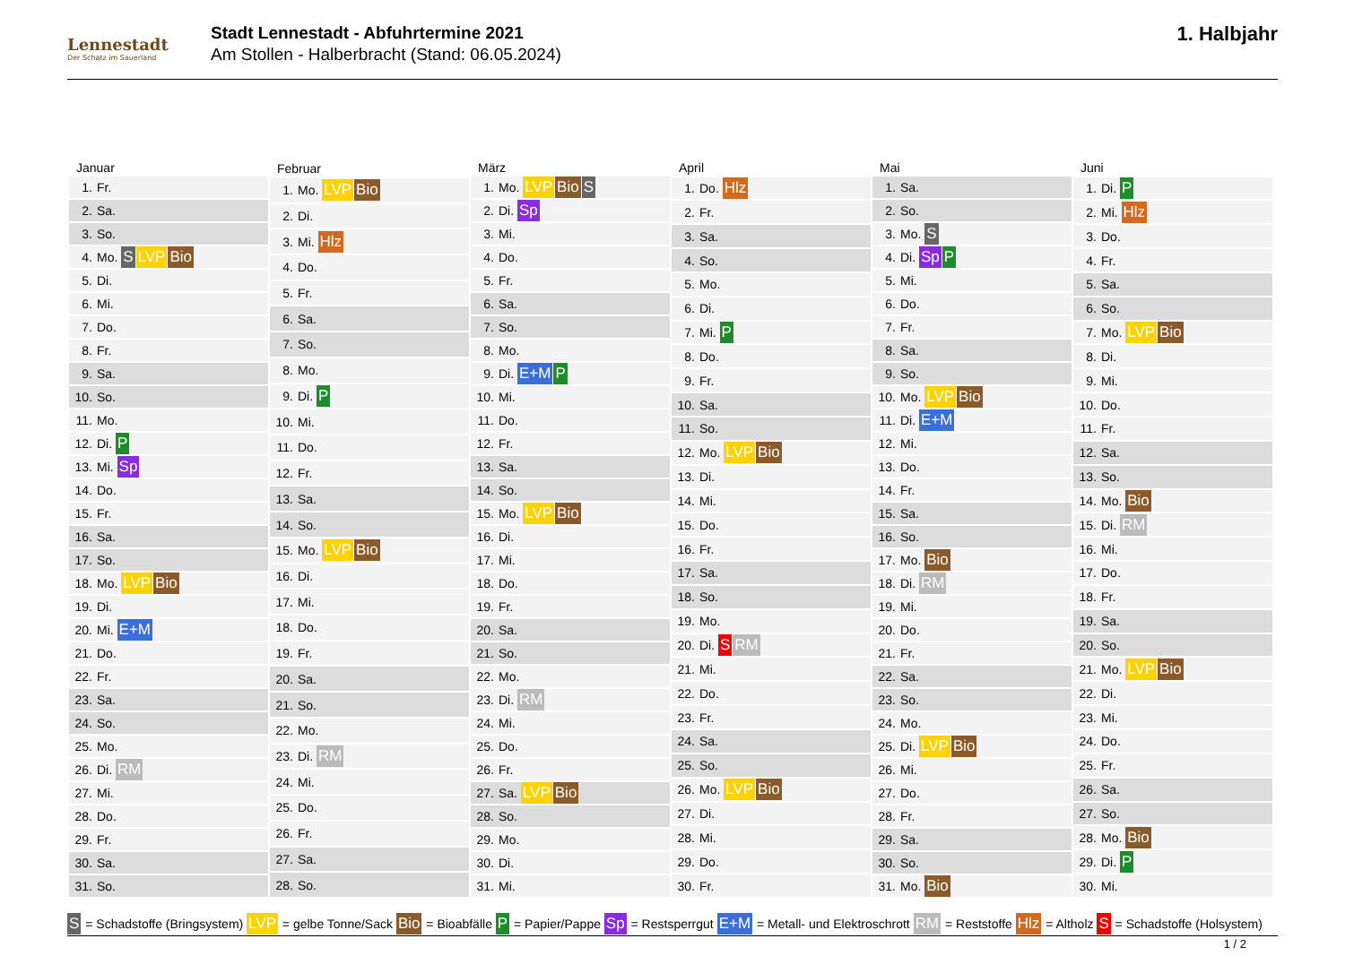Lennestadt
Der Schatz im Sauerland
Stadt Lennestadt - Abfuhrtermine 2021
Am Stollen - Halberbracht (Stand: 06.05.2024)
1. Halbjahr
| Januar | |
| --- | --- |
| 1. | Fr. |
| 2. | Sa. |
| 3. | So. |
| 4. | Mo. S LVP Bio |
| 5. | Di. |
| 6. | Mi. |
| 7. | Do. |
| 8. | Fr. |
| 9. | Sa. |
| 10. | So. |
| 11. | Mo. |
| 12. | Di. P |
| 13. | Mi. Sp |
| 14. | Do. |
| 15. | Fr. |
| 16. | Sa. |
| 17. | So. |
| 18. | Mo. LVP Bio |
| 19. | Di. |
| 20. | Mi. E+M |
| 21. | Do. |
| 22. | Fr. |
| 23. | Sa. |
| 24. | So. |
| 25. | Mo. |
| 26. | Di. RM |
| 27. | Mi. |
| 28. | Do. |
| 29. | Fr. |
| 30. | Sa. |
| 31. | So. |
| Februar | |
| --- | --- |
| 1. | Mo. LVP Bio |
| 2. | Di. |
| 3. | Mi. Hlz |
| 4. | Do. |
| 5. | Fr. |
| 6. | Sa. |
| 7. | So. |
| 8. | Mo. |
| 9. | Di. P |
| 10. | Mi. |
| 11. | Do. |
| 12. | Fr. |
| 13. | Sa. |
| 14. | So. |
| 15. | Mo. LVP Bio |
| 16. | Di. |
| 17. | Mi. |
| 18. | Do. |
| 19. | Fr. |
| 20. | Sa. |
| 21. | So. |
| 22. | Mo. |
| 23. | Di. RM |
| 24. | Mi. |
| 25. | Do. |
| 26. | Fr. |
| 27. | Sa. |
| 28. | So. |
| März | |
| --- | --- |
| 1. | Mo. LVP Bio S |
| 2. | Di. Sp |
| 3. | Mi. |
| 4. | Do. |
| 5. | Fr. |
| 6. | Sa. |
| 7. | So. |
| 8. | Mo. |
| 9. | Di. E+M P |
| 10. | Mi. |
| 11. | Do. |
| 12. | Fr. |
| 13. | Sa. |
| 14. | So. |
| 15. | Mo. LVP Bio |
| 16. | Di. |
| 17. | Mi. |
| 18. | Do. |
| 19. | Fr. |
| 20. | Sa. |
| 21. | So. |
| 22. | Mo. |
| 23. | Di. RM |
| 24. | Mi. |
| 25. | Do. |
| 26. | Fr. |
| 27. | Sa. LVP Bio |
| 28. | So. |
| 29. | Mo. |
| 30. | Di. |
| 31. | Mi. |
| April | |
| --- | --- |
| 1. | Do. Hlz |
| 2. | Fr. |
| 3. | Sa. |
| 4. | So. |
| 5. | Mo. |
| 6. | Di. |
| 7. | Mi. P |
| 8. | Do. |
| 9. | Fr. |
| 10. | Sa. |
| 11. | So. |
| 12. | Mo. LVP Bio |
| 13. | Di. |
| 14. | Mi. |
| 15. | Do. |
| 16. | Fr. |
| 17. | Sa. |
| 18. | So. |
| 19. | Mo. |
| 20. | Di. S RM |
| 21. | Mi. |
| 22. | Do. |
| 23. | Fr. |
| 24. | Sa. |
| 25. | So. |
| 26. | Mo. LVP Bio |
| 27. | Di. |
| 28. | Mi. |
| 29. | Do. |
| 30. | Fr. |
| Mai | |
| --- | --- |
| 1. | Sa. |
| 2. | So. |
| 3. | Mo. S |
| 4. | Di. Sp P |
| 5. | Mi. |
| 6. | Do. |
| 7. | Fr. |
| 8. | Sa. |
| 9. | So. |
| 10. | Mo. LVP Bio |
| 11. | Di. E+M |
| 12. | Mi. |
| 13. | Do. |
| 14. | Fr. |
| 15. | Sa. |
| 16. | So. |
| 17. | Mo. Bio |
| 18. | Di. RM |
| 19. | Mi. |
| 20. | Do. |
| 21. | Fr. |
| 22. | Sa. |
| 23. | So. |
| 24. | Mo. |
| 25. | Di. LVP Bio |
| 26. | Mi. |
| 27. | Do. |
| 28. | Fr. |
| 29. | Sa. |
| 30. | So. |
| 31. | Mo. Bio |
| Juni | |
| --- | --- |
| 1. | Di. P |
| 2. | Mi. Hlz |
| 3. | Do. |
| 4. | Fr. |
| 5. | Sa. |
| 6. | So. |
| 7. | Mo. LVP Bio |
| 8. | Di. |
| 9. | Mi. |
| 10. | Do. |
| 11. | Fr. |
| 12. | Sa. |
| 13. | So. |
| 14. | Mo. Bio |
| 15. | Di. RM |
| 16. | Mi. |
| 17. | Do. |
| 18. | Fr. |
| 19. | Sa. |
| 20. | So. |
| 21. | Mo. LVP Bio |
| 22. | Di. |
| 23. | Mi. |
| 24. | Do. |
| 25. | Fr. |
| 26. | Sa. |
| 27. | So. |
| 28. | Mo. Bio |
| 29. | Di. P |
| 30. | Mi. |
S = Schadstoffe (Bringsystem) LVP = gelbe Tonne/Sack Bio = Bioabfälle P = Papier/Pappe Sp = Restsperrgut E+M = Metall- und Elektroschrott RM = Reststoffe Hlz = Altholz S = Schadstoffe (Holsystem)
1 / 2